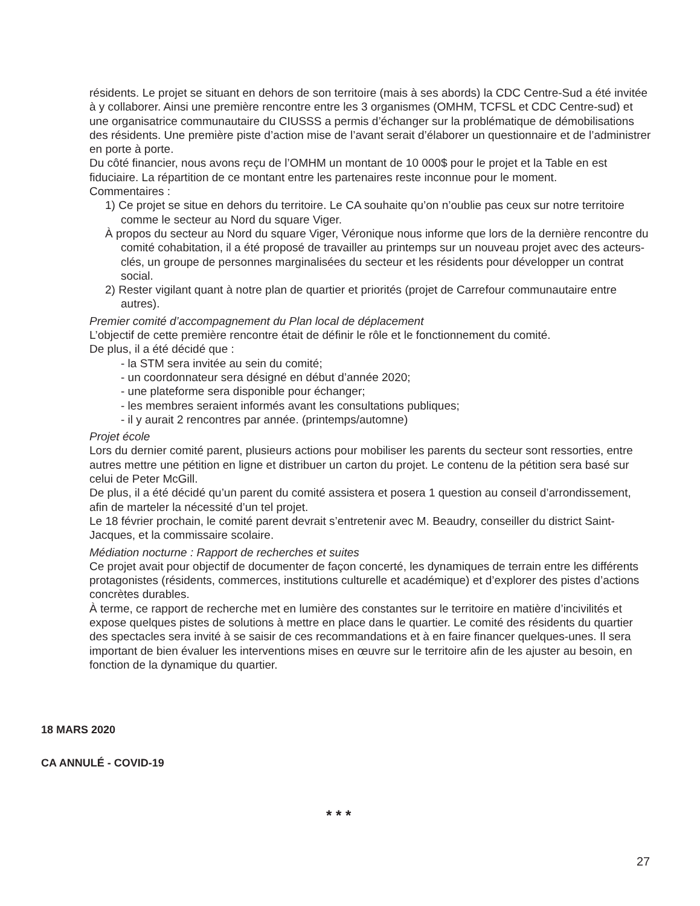résidents. Le projet se situant en dehors de son territoire (mais à ses abords) la CDC Centre-Sud a été invitée à y collaborer. Ainsi une première rencontre entre les 3 organismes (OMHM, TCFSL et CDC Centre-sud) et une organisatrice communautaire du CIUSSS a permis d’échanger sur la problématique de démobilisations des résidents. Une première piste d’action mise de l’avant serait d’élaborer un questionnaire et de l’administrer en porte à porte.
Du côté financier, nous avons reçu de l’OMHM un montant de 10 000$ pour le projet et la Table en est fiduciaire. La répartition de ce montant entre les partenaires reste inconnue pour le moment.
Commentaires :
1) Ce projet se situe en dehors du territoire. Le CA souhaite qu’on n’oublie pas ceux sur notre territoire comme le secteur au Nord du square Viger.
À propos du secteur au Nord du square Viger, Véronique nous informe que lors de la dernière rencontre du comité cohabitation, il a été proposé de travailler au printemps sur un nouveau projet avec des acteurs-clés, un groupe de personnes marginalisées du secteur et les résidents pour développer un contrat social.
2) Rester vigilant quant à notre plan de quartier et priorités (projet de Carrefour communautaire entre autres).
Premier comité d’accompagnement du Plan local de déplacement
L’objectif de cette première rencontre était de définir le rôle et le fonctionnement du comité.
De plus, il a été décidé que :
- la STM sera invitée au sein du comité;
- un coordonnateur sera désigné en début d’année 2020;
- une plateforme sera disponible pour échanger;
- les membres seraient informés avant les consultations publiques;
- il y aurait 2 rencontres par année. (printemps/automne)
Projet école
Lors du dernier comité parent, plusieurs actions pour mobiliser les parents du secteur sont ressorties, entre autres mettre une pétition en ligne et distribuer un carton du projet. Le contenu de la pétition sera basé sur celui de Peter McGill.
De plus, il a été décidé qu’un parent du comité assistera et posera 1 question au conseil d’arrondissement, afin de marteler la nécessité d’un tel projet.
Le 18 février prochain, le comité parent devrait s’entretenir avec M. Beaudry, conseiller du district Saint-Jacques, et la commissaire scolaire.
Médiation nocturne : Rapport de recherches et suites
Ce projet avait pour objectif de documenter de façon concerté, les dynamiques de terrain entre les différents protagonistes (résidents, commerces, institutions culturelle et académique) et d’explorer des pistes d’actions concrètes durables.
À terme, ce rapport de recherche met en lumière des constantes sur le territoire en matière d’incivilités et expose quelques pistes de solutions à mettre en place dans le quartier. Le comité des résidents du quartier des spectacles sera invité à se saisir de ces recommandations et à en faire financer quelques-unes. Il sera important de bien évaluer les interventions mises en œuvre sur le territoire afin de les ajuster au besoin, en fonction de la dynamique du quartier.
18 MARS 2020
CA ANNULÉ - COVID-19
* * *
27